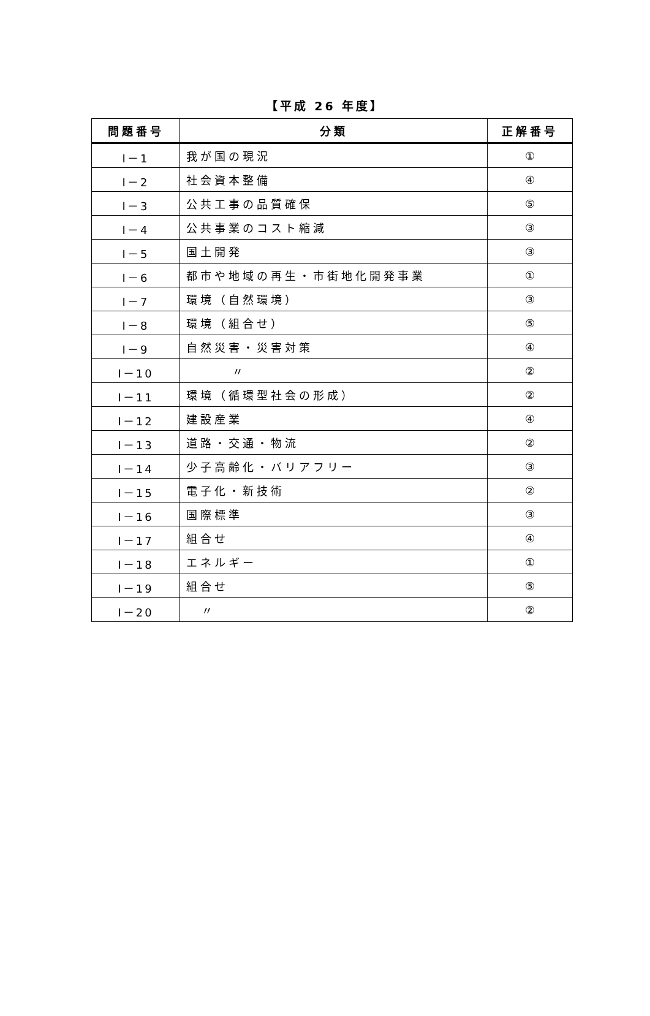【平成 26 年度】
| 問題番号 | 分類 | 正解番号 |
| --- | --- | --- |
| Ⅰ－1 | 我が国の現況 | ① |
| Ⅰ－2 | 社会資本整備 | ④ |
| Ⅰ－3 | 公共工事の品質確保 | ⑤ |
| Ⅰ－4 | 公共事業のコスト縮減 | ③ |
| Ⅰ－5 | 国土開発 | ③ |
| Ⅰ－6 | 都市や地域の再生・市街地化開発事業 | ① |
| Ⅰ－7 | 環境（自然環境） | ③ |
| Ⅰ－8 | 環境（組合せ） | ⑤ |
| Ⅰ－9 | 自然災害・災害対策 | ④ |
| Ⅰ－10 | 〃 | ② |
| Ⅰ－11 | 環境（循環型社会の形成） | ② |
| Ⅰ－12 | 建設産業 | ④ |
| Ⅰ－13 | 道路・交通・物流 | ② |
| Ⅰ－14 | 少子高齢化・バリアフリー | ③ |
| Ⅰ－15 | 電子化・新技術 | ② |
| Ⅰ－16 | 国際標準 | ③ |
| Ⅰ－17 | 組合せ | ④ |
| Ⅰ－18 | エネルギー | ① |
| Ⅰ－19 | 組合せ | ⑤ |
| Ⅰ－20 | 〃 | ② |